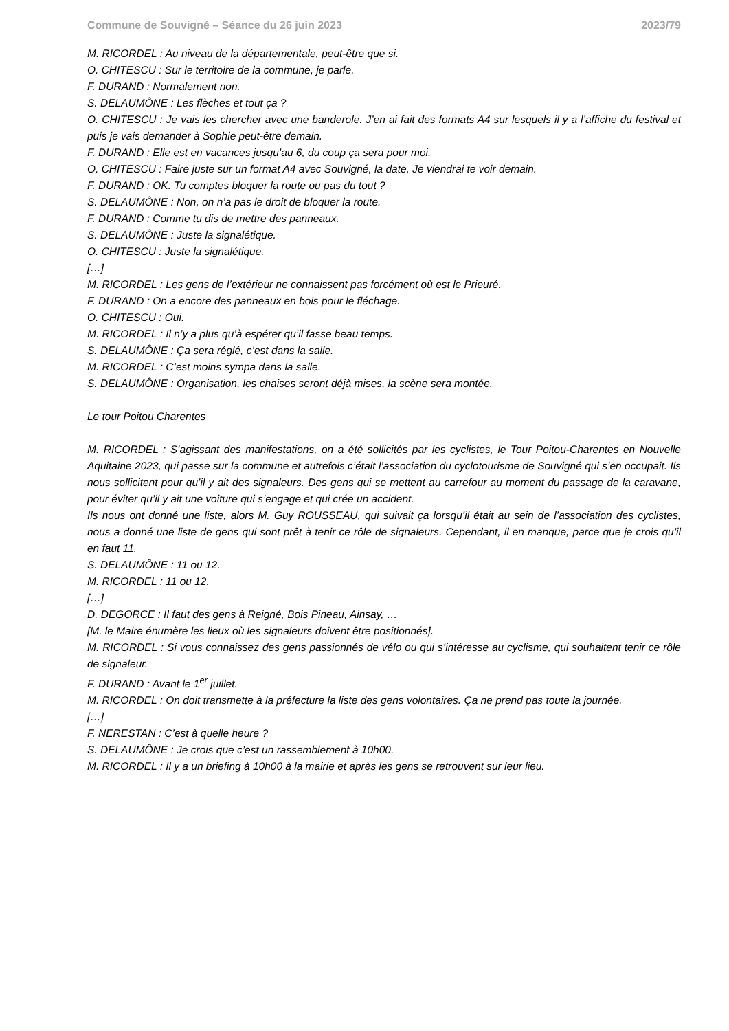Commune de Souvigné – Séance du 26 juin 2023 2023/79
M. RICORDEL : Au niveau de la départementale, peut-être que si.
O. CHITESCU : Sur le territoire de la commune, je parle.
F. DURAND : Normalement non.
S. DELAUMÔNE : Les flèches et tout ça ?
O. CHITESCU : Je vais les chercher avec une banderole. J’en ai fait des formats A4 sur lesquels il y a l’affiche du festival et puis je vais demander à Sophie peut-être demain.
F. DURAND : Elle est en vacances jusqu’au 6, du coup ça sera pour moi.
O. CHITESCU : Faire juste sur un format A4 avec Souvigné, la date, Je viendrai te voir demain.
F. DURAND : OK. Tu comptes bloquer la route ou pas du tout ?
S. DELAUMÔNE : Non, on n’a pas le droit de bloquer la route.
F. DURAND : Comme tu dis de mettre des panneaux.
S. DELAUMÔNE : Juste la signalétique.
O. CHITESCU : Juste la signalétique.
[…]
M. RICORDEL : Les gens de l’extérieur ne connaissent pas forcément où est le Prieuré.
F. DURAND : On a encore des panneaux en bois pour le fléchage.
O. CHITESCU : Oui.
M. RICORDEL : Il n’y a plus qu’à espérer qu’il fasse beau temps.
S. DELAUMÔNE : Ça sera réglé, c’est dans la salle.
M. RICORDEL : C’est moins sympa dans la salle.
S. DELAUMÔNE : Organisation, les chaises seront déjà mises, la scène sera montée.
Le tour Poitou Charentes
M. RICORDEL : S’agissant des manifestations, on a été sollicités par les cyclistes, le Tour Poitou-Charentes en Nouvelle Aquitaine 2023, qui passe sur la commune et autrefois c’était l’association du cyclotourisme de Souvigné qui s’en occupait. Ils nous sollicitent pour qu’il y ait des signaleurs. Des gens qui se mettent au carrefour au moment du passage de la caravane, pour éviter qu’il y ait une voiture qui s’engage et qui crée un accident.
Ils nous ont donné une liste, alors M. Guy ROUSSEAU, qui suivait ça lorsqu’il était au sein de l’association des cyclistes, nous a donné une liste de gens qui sont prêt à tenir ce rôle de signaleurs. Cependant, il en manque, parce que je crois qu’il en faut 11.
S. DELAUMÔNE : 11 ou 12.
M. RICORDEL : 11 ou 12.
[…]
D. DEGORCE : Il faut des gens à Reigné, Bois Pineau, Ainsay, …
[M. le Maire énumère les lieux où les signaleurs doivent être positionnés].
M. RICORDEL : Si vous connaissez des gens passionnés de vélo ou qui s’intéresse au cyclisme, qui souhaitent tenir ce rôle de signaleur.
F. DURAND : Avant le 1<sup>er</sup> juillet.
M. RICORDEL : On doit transmette à la préfecture la liste des gens volontaires. Ça ne prend pas toute la journée.
[…]
F. NERESTAN : C’est à quelle heure ?
S. DELAUMÔNE : Je crois que c’est un rassemblement à 10h00.
M. RICORDEL : Il y a un briefing à 10h00 à la mairie et après les gens se retrouvent sur leur lieu.